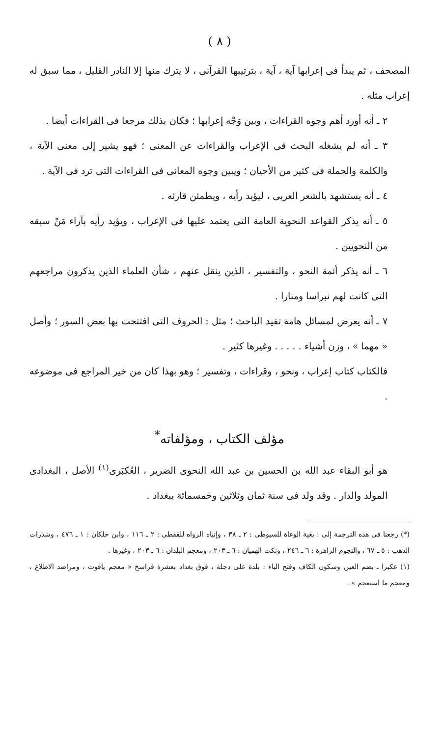( ٨ )
المصحف ، ثم يبدأ فى إعرابها آية ، آية ، بترتيبها القرآنى ، لا يترك منها إلا النادر القليل ، مما سبق له إعراب مثله .
٢ ـ أنه أورد أهم وجوه القراءات ، وبين وَجْه إعرابها ؛ فكان بذلك مرجعا فى القراءات أيضا .
٣ ـ أنه لم يشغله البحث فى الإعراب والقراءات عن المعنى ؛ فهو يشير إلى معنى الآية ، والكلمة والجملة فى كثير من الأحيان ؛ ويبين وجوه المعانى فى القراءات التى ترد فى الآية .
٤ ـ أنه يستشهد بالشعر العربى ، ليؤيد رأيه ، ويطمئن قارئه .
٥ ـ أنه يذكر القواعد النحوية العامة التى يعتمد عليها فى الإعراب ، ويؤيد رأيه بآراء مَنْ سبقه من النحويين .
٦ ـ أنه يذكر أئمة النحو ، والتفسير ، الذين ينقل عنهم ، شأن العلماء الذين يذكرون مراجعهم التى كانت لهم نبراسا ومنارا .
٧ ـ أنه يعرض لمسائل هامة تفيد الباحث ؛ مثل : الحروف التى افتتحت بها بعض السور ؛ وأصل « مهما » ، وزن أشياء . . . . . وغيرها كثير .
فالكتاب كتاب إعراب ، ونحو ، وقراءات ، وتفسير ؛ وهو بهذا كان من خير المراجع فى موضوعه .
مؤلف الكتاب ، ومؤلفاته<sup>*</sup>
هو أبو البقاء عبد الله بن الحسين بن عبد الله النحوى الضرير ، العُكبَرى<sup>(١)</sup> الأصل ، البغدادى المولد والدار . وقد ولد فى سنة ثمان وثلاثين وخمسمائة ببغداد .
(*) رجعنا فى هذه الترجمة إلى : بغية الوعاة للسيوطى : ٢ ـ ٣٨ ، وإنباه الرواه للقفطى : ٢ ـ ١١٦ ، وابن خلكان : ١ ـ ٤٧٦ ، وشذرات الذهب : ٥ ـ ٦٧ ، والنجوم الزاهرة : ٦ ـ ٢٤٦ ، ونكت الهميان : ٦ ـ ٢٠٣ ، ومعجم البلدان : ٦ ـ ٢٠٣ ، وغيرها .
(١) عكبرا ـ بضم العين وسكون الكاف وفتح الباء : بلدة على دجلة ، فوق بغداد بعشرة فراسخ « معجم ياقوت ، ومراصد الاطلاع ، ومعجم ما استعجم » .